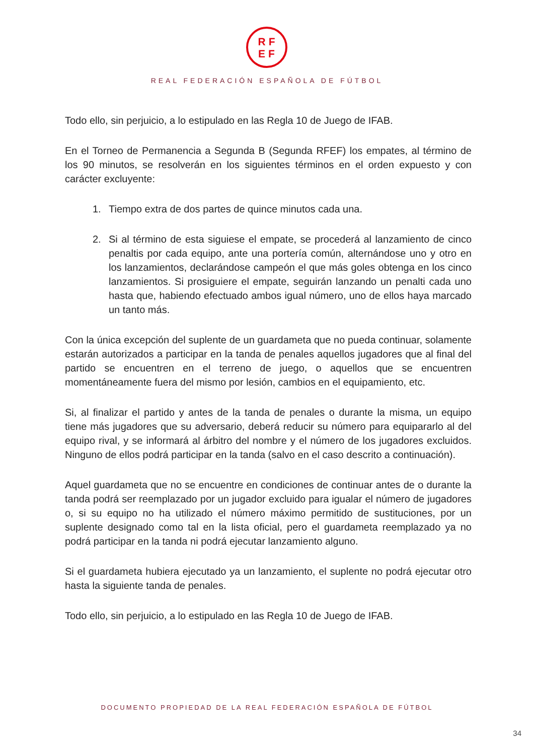RF
EF
REAL FEDERACIÓN ESPAÑOLA DE FÚTBOL
Todo ello, sin perjuicio, a lo estipulado en las Regla 10 de Juego de IFAB.
En el Torneo de Permanencia a Segunda B (Segunda RFEF) los empates, al término de los 90 minutos, se resolverán en los siguientes términos en el orden expuesto y con carácter excluyente:
1. Tiempo extra de dos partes de quince minutos cada una.
2. Si al término de esta siguiese el empate, se procederá al lanzamiento de cinco penaltis por cada equipo, ante una portería común, alternándose uno y otro en los lanzamientos, declarándose campeón el que más goles obtenga en los cinco lanzamientos. Si prosiguiere el empate, seguirán lanzando un penalti cada uno hasta que, habiendo efectuado ambos igual número, uno de ellos haya marcado un tanto más.
Con la única excepción del suplente de un guardameta que no pueda continuar, solamente estarán autorizados a participar en la tanda de penales aquellos jugadores que al final del partido se encuentren en el terreno de juego, o aquellos que se encuentren momentáneamente fuera del mismo por lesión, cambios en el equipamiento, etc.
Si, al finalizar el partido y antes de la tanda de penales o durante la misma, un equipo tiene más jugadores que su adversario, deberá reducir su número para equipararlo al del equipo rival, y se informará al árbitro del nombre y el número de los jugadores excluidos. Ninguno de ellos podrá participar en la tanda (salvo en el caso descrito a continuación).
Aquel guardameta que no se encuentre en condiciones de continuar antes de o durante la tanda podrá ser reemplazado por un jugador excluido para igualar el número de jugadores o, si su equipo no ha utilizado el número máximo permitido de sustituciones, por un suplente designado como tal en la lista oficial, pero el guardameta reemplazado ya no podrá participar en la tanda ni podrá ejecutar lanzamiento alguno.
Si el guardameta hubiera ejecutado ya un lanzamiento, el suplente no podrá ejecutar otro hasta la siguiente tanda de penales.
Todo ello, sin perjuicio, a lo estipulado en las Regla 10 de Juego de IFAB.
DOCUMENTO PROPIEDAD DE LA REAL FEDERACIÓN ESPAÑOLA DE FÚTBOL
34